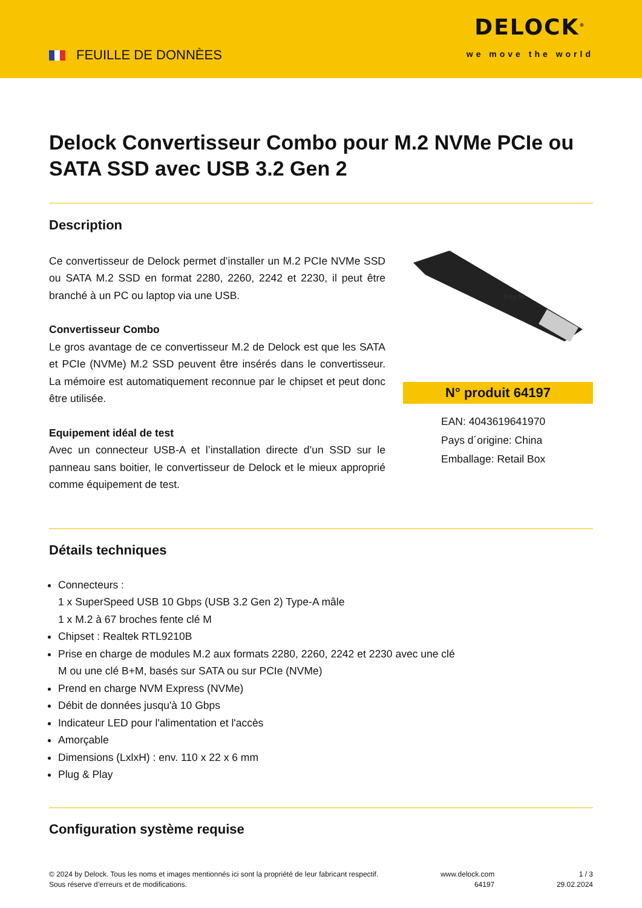FEUILLE DE DONNÈES
DELOCK<sup>®</sup>
we move the world
Delock Convertisseur Combo pour M.2 NVMe PCIe ou SATA SSD avec USB 3.2 Gen 2
Description
Ce convertisseur de Delock permet d’installer un M.2 PCIe NVMe SSD ou SATA M.2 SSD en format 2280, 2260, 2242 et 2230, il peut être branché à un PC ou laptop via une USB.
Convertisseur Combo
Le gros avantage de ce convertisseur M.2 de Delock est que les SATA et PCIe (NVMe) M.2 SSD peuvent être insérés dans le convertisseur. La mémoire est automatiquement reconnue par le chipset et peut donc être utilisée.
Equipement idéal de test
Avec un connecteur USB-A et l’installation directe d’un SSD sur le panneau sans boitier, le convertisseur de Delock et le mieux approprié comme équipement de test.
Key M
N° produit 64197
EAN: 4043619641970
Pays d´origine: China
Emballage: Retail Box
Détails techniques
Connecteurs :
1 x SuperSpeed USB 10 Gbps (USB 3.2 Gen 2) Type-A mâle
1 x M.2 à 67 broches fente clé M
Chipset : Realtek RTL9210B
Prise en charge de modules M.2 aux formats 2280, 2260, 2242 et 2230 avec une clé
M ou une clé B+M, basés sur SATA ou sur PCIe (NVMe)
Prend en charge NVM Express (NVMe)
Débit de données jusqu'à 10 Gbps
Indicateur LED pour l'alimentation et l'accès
Amorçable
Dimensions (LxlxH) : env. 110 x 22 x 6 mm
Plug & Play
Configuration système requise
© 2024 by Delock. Tous les noms et images mentionnés ici sont la propriété de leur fabricant respectif.
Sous réserve d’erreurs et de modifications.
www.delock.com
64197
1 / 3
29.02.2024